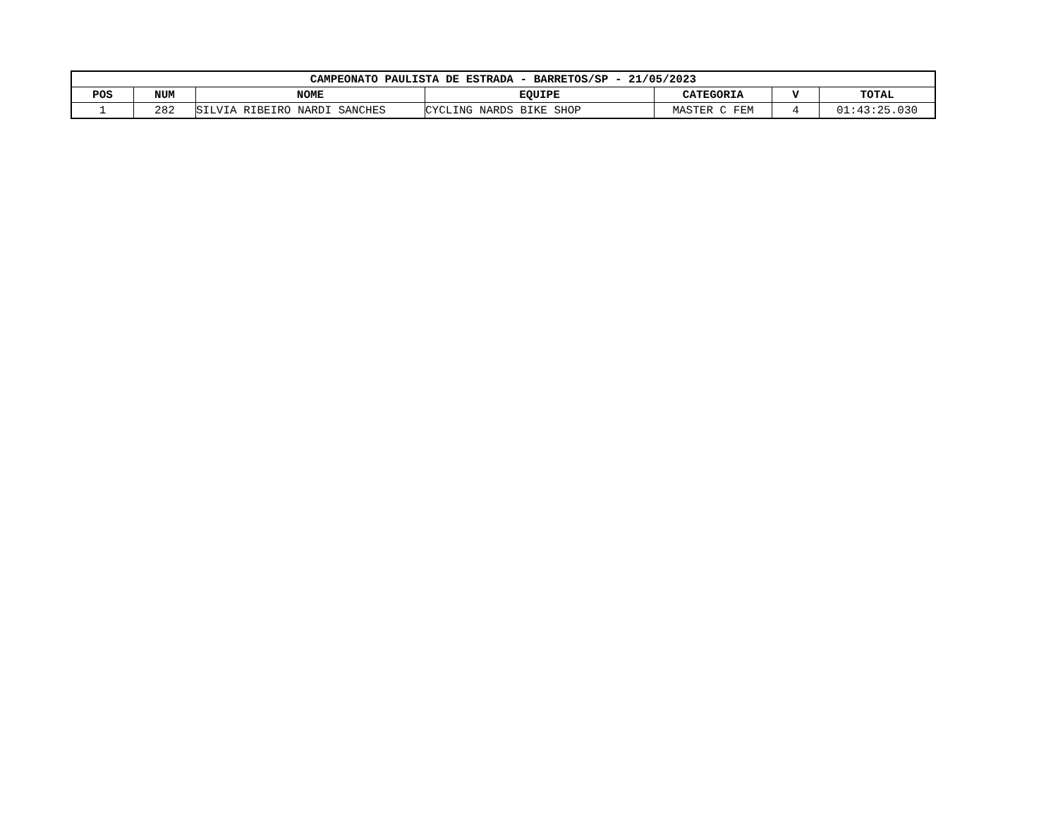| CAMPEONATO PAULISTA DE ESTRADA - BARRETOS/SP - 21/05/2023 | | | | | | |
| --- | --- | --- | --- | --- | --- | --- |
| POS | NUM | NOME | EQUIPE | CATEGORIA | V | TOTAL |
| 1 | 282 | SILVIA RIBEIRO NARDI SANCHES | CYCLING NARDS BIKE SHOP | MASTER C FEM | 4 | 01:43:25.030 |